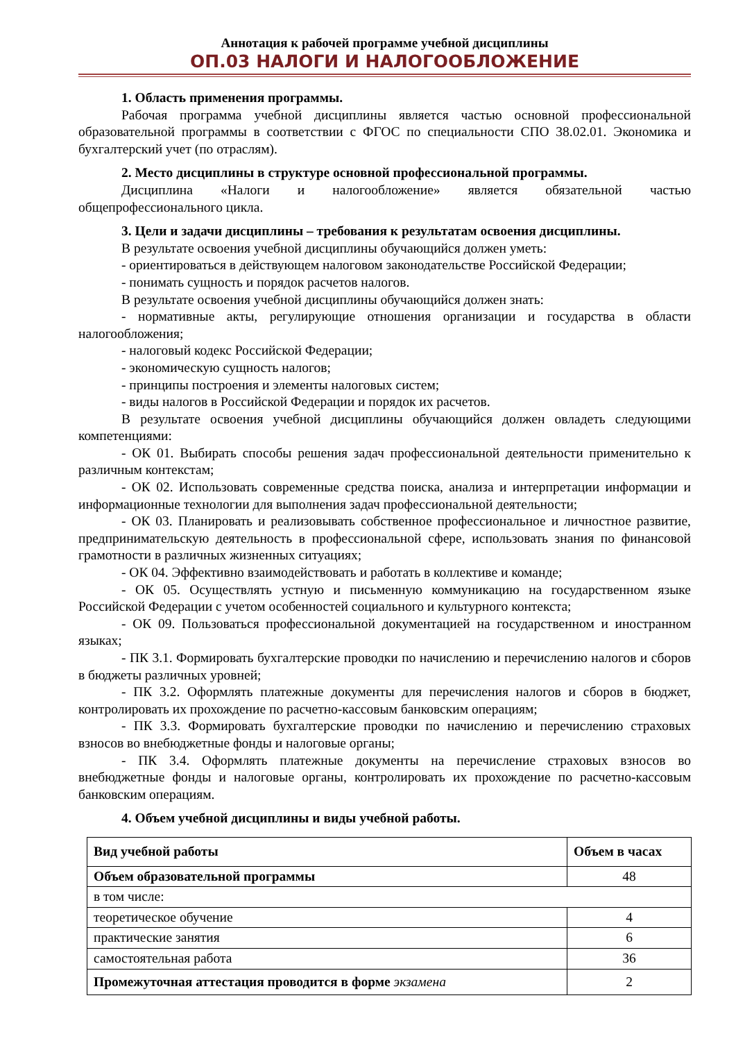Аннотация к рабочей программе учебной дисциплины
ОП.03 НАЛОГИ И НАЛОГООБЛОЖЕНИЕ
1. Область применения программы.
Рабочая программа учебной дисциплины является частью основной профессиональной образовательной программы в соответствии с ФГОС по специальности СПО 38.02.01. Экономика и бухгалтерский учет (по отраслям).
2. Место дисциплины в структуре основной профессиональной программы.
Дисциплина «Налоги и налогообложение» является обязательной частью общепрофессионального цикла.
3. Цели и задачи дисциплины – требования к результатам освоения дисциплины.
В результате освоения учебной дисциплины обучающийся должен уметь:
- ориентироваться в действующем налоговом законодательстве Российской Федерации;
- понимать сущность и порядок расчетов налогов.
В результате освоения учебной дисциплины обучающийся должен знать:
- нормативные акты, регулирующие отношения организации и государства в области налогообложения;
- налоговый кодекс Российской Федерации;
- экономическую сущность налогов;
- принципы построения и элементы налоговых систем;
- виды налогов в Российской Федерации и порядок их расчетов.
В результате освоения учебной дисциплины обучающийся должен овладеть следующими компетенциями:
- ОК 01. Выбирать способы решения задач профессиональной деятельности применительно к различным контекстам;
- ОК 02. Использовать современные средства поиска, анализа и интерпретации информации и информационные технологии для выполнения задач профессиональной деятельности;
- ОК 03. Планировать и реализовывать собственное профессиональное и личностное развитие, предпринимательскую деятельность в профессиональной сфере, использовать знания по финансовой грамотности в различных жизненных ситуациях;
- ОК 04. Эффективно взаимодействовать и работать в коллективе и команде;
- ОК 05. Осуществлять устную и письменную коммуникацию на государственном языке Российской Федерации с учетом особенностей социального и культурного контекста;
- ОК 09. Пользоваться профессиональной документацией на государственном и иностранном языках;
- ПК 3.1. Формировать бухгалтерские проводки по начислению и перечислению налогов и сборов в бюджеты различных уровней;
- ПК 3.2. Оформлять платежные документы для перечисления налогов и сборов в бюджет, контролировать их прохождение по расчетно-кассовым банковским операциям;
- ПК 3.3. Формировать бухгалтерские проводки по начислению и перечислению страховых взносов во внебюджетные фонды и налоговые органы;
- ПК 3.4. Оформлять платежные документы на перечисление страховых взносов во внебюджетные фонды и налоговые органы, контролировать их прохождение по расчетно-кассовым банковским операциям.
4. Объем учебной дисциплины и виды учебной работы.
| Вид учебной работы | Объем в часах |
| --- | --- |
| Объем образовательной программы | 48 |
| в том числе: | |
| теоретическое обучение | 4 |
| практические занятия | 6 |
| самостоятельная работа | 36 |
| Промежуточная аттестация проводится в форме экзамена | 2 |